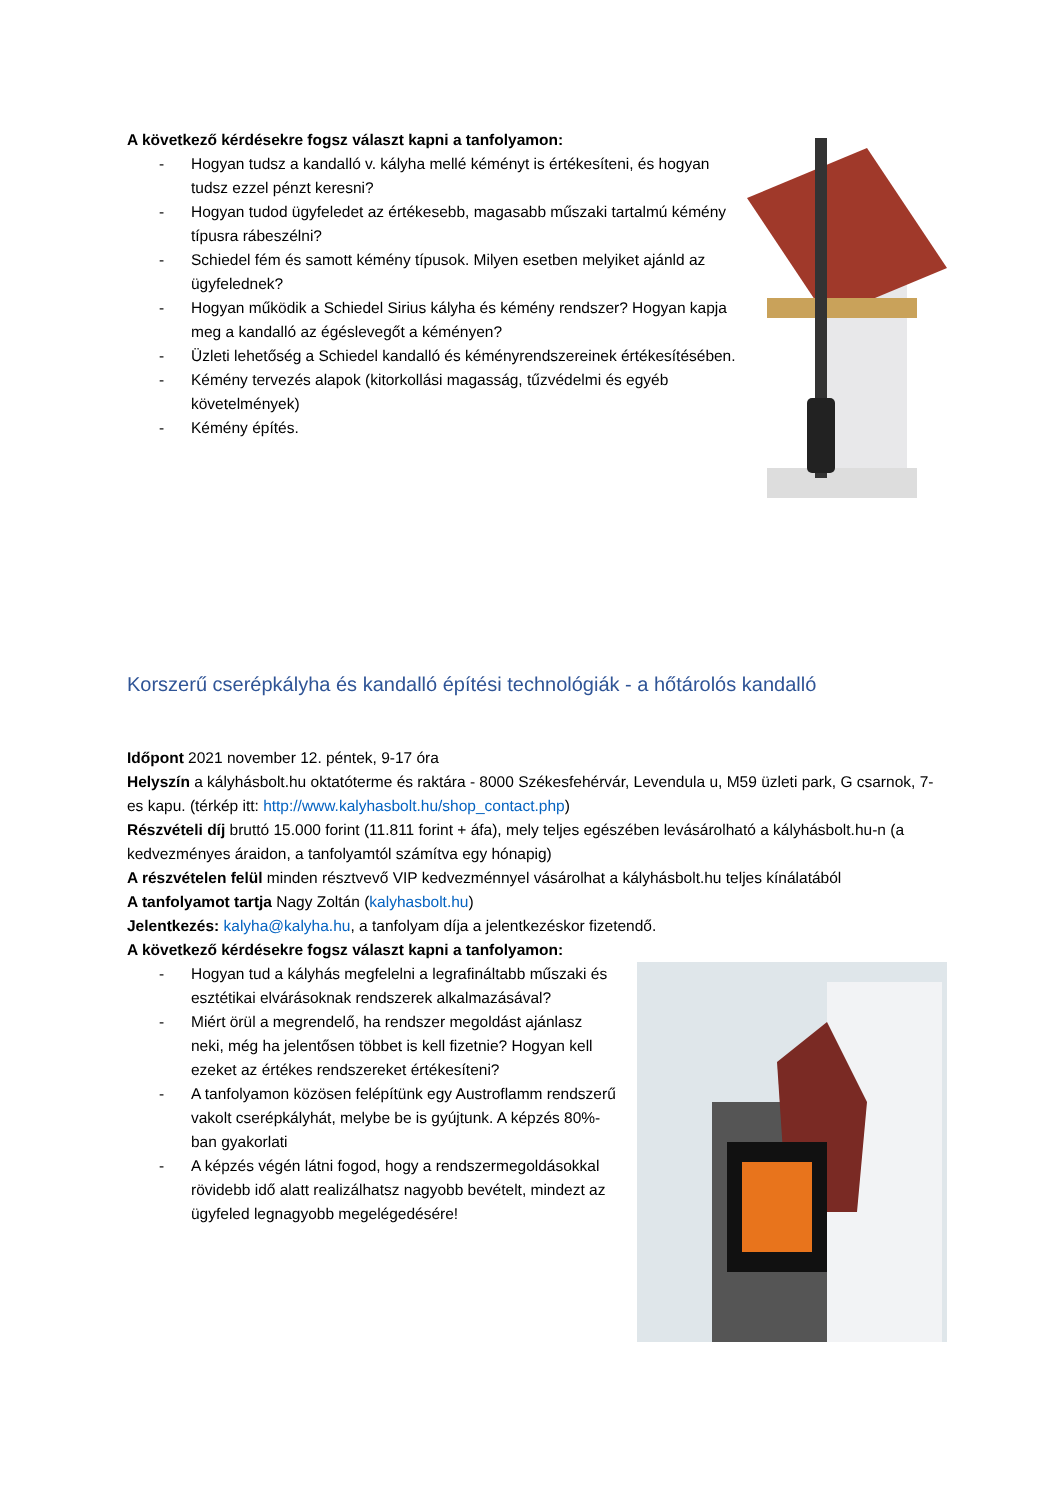A következő kérdésekre fogsz választ kapni a tanfolyamon:
- Hogyan tudsz a kandalló v. kályha mellé kéményt is értékesíteni, és hogyan tudsz ezzel pénzt keresni?
- Hogyan tudod ügyfeledet az értékesebb, magasabb műszaki tartalmú kémény típusra rábeszélni?
- Schiedel fém és samott kémény típusok. Milyen esetben melyiket ajánld az ügyfelednek?
- Hogyan működik a Schiedel Sirius kályha és kémény rendszer? Hogyan kapja meg a kandalló az égéslevegőt a kéményen?
- Üzleti lehetőség a Schiedel kandalló és kéményrendszereinek értékesítésében.
- Kémény tervezés alapok (kitorkollási magasság, tűzvédelmi és egyéb követelmények)
- Kémény építés.
Korszerű cserépkályha és kandalló építési technológiák - a hőtárolós kandalló
Időpont 2021 november 12. péntek, 9-17 óra
Helyszín a kályhásbolt.hu oktatóterme és raktára - 8000 Székesfehérvár, Levendula u, M59 üzleti park, G csarnok, 7-es kapu. (térkép itt: http://www.kalyhasbolt.hu/shop_contact.php)
Részvételi díj bruttó 15.000 forint (11.811 forint + áfa), mely teljes egészében levásárolható a kályhásbolt.hu-n (a kedvezményes áraidon, a tanfolyamtól számítva egy hónapig)
A részvételen felül minden résztvevő VIP kedvezménnyel vásárolhat a kályhásbolt.hu teljes kínálatából
A tanfolyamot tartja Nagy Zoltán (kalyhasbolt.hu)
Jelentkezés: kalyha@kalyha.hu, a tanfolyam díja a jelentkezéskor fizetendő.
A következő kérdésekre fogsz választ kapni a tanfolyamon:
- Hogyan tud a kályhás megfelelni a legrafináltabb műszaki és esztétikai elvárásoknak rendszerek alkalmazásával?
- Miért örül a megrendelő, ha rendszer megoldást ajánlasz neki, még ha jelentősen többet is kell fizetnie? Hogyan kell ezeket az értékes rendszereket értékesíteni?
- A tanfolyamon közösen felépítünk egy Austroflamm rendszerű vakolt cserépkályhát, melybe be is gyújtunk. A képzés 80%-ban gyakorlati
- A képzés végén látni fogod, hogy a rendszermegoldásokkal rövidebb idő alatt realizálhatsz nagyobb bevételt, mindezt az ügyfeled legnagyobb megelégedésére!